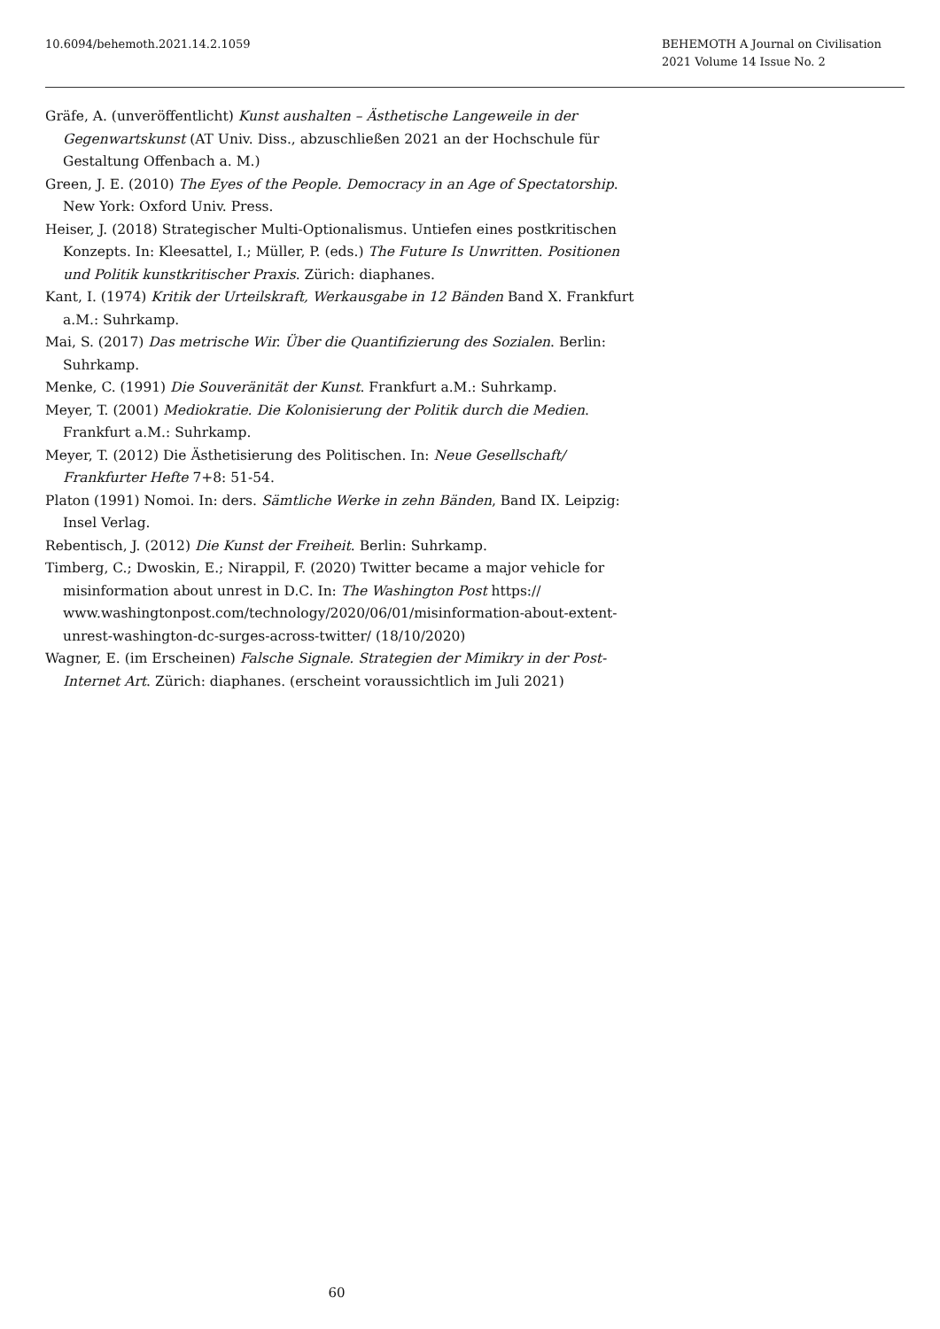10.6094/behemoth.2021.14.2.1059
BEHEMOTH A Journal on Civilisation
2021 Volume 14 Issue No. 2
Gräfe, A. (unveröffentlicht) Kunst aushalten – Ästhetische Langeweile in der Gegenwartskunst (AT Univ. Diss., abzuschließen 2021 an der Hochschule für Gestaltung Offenbach a. M.)
Green, J. E. (2010) The Eyes of the People. Democracy in an Age of Spectatorship. New York: Oxford Univ. Press.
Heiser, J. (2018) Strategischer Multi-Optionalismus. Untiefen eines postkritischen Konzepts. In: Kleesattel, I.; Müller, P. (eds.) The Future Is Unwritten. Positionen und Politik kunstkritischer Praxis. Zürich: diaphanes.
Kant, I. (1974) Kritik der Urteilskraft, Werkausgabe in 12 Bänden Band X. Frankfurt a.M.: Suhrkamp.
Mai, S. (2017) Das metrische Wir. Über die Quantifizierung des Sozialen. Berlin: Suhrkamp.
Menke, C. (1991) Die Souveränität der Kunst. Frankfurt a.M.: Suhrkamp.
Meyer, T. (2001) Mediokratie. Die Kolonisierung der Politik durch die Medien. Frankfurt a.M.: Suhrkamp.
Meyer, T. (2012) Die Ästhetisierung des Politischen. In: Neue Gesellschaft/ Frankfurter Hefte 7+8: 51-54.
Platon (1991) Nomoi. In: ders. Sämtliche Werke in zehn Bänden, Band IX. Leipzig: Insel Verlag.
Rebentisch, J. (2012) Die Kunst der Freiheit. Berlin: Suhrkamp.
Timberg, C.; Dwoskin, E.; Nirappil, F. (2020) Twitter became a major vehicle for misinformation about unrest in D.C. In: The Washington Post https:// www.washingtonpost.com/technology/2020/06/01/misinformation-about-extent-unrest-washington-dc-surges-across-twitter/ (18/10/2020)
Wagner, E. (im Erscheinen) Falsche Signale. Strategien der Mimikry in der Post-Internet Art. Zürich: diaphanes. (erscheint voraussichtlich im Juli 2021)
60